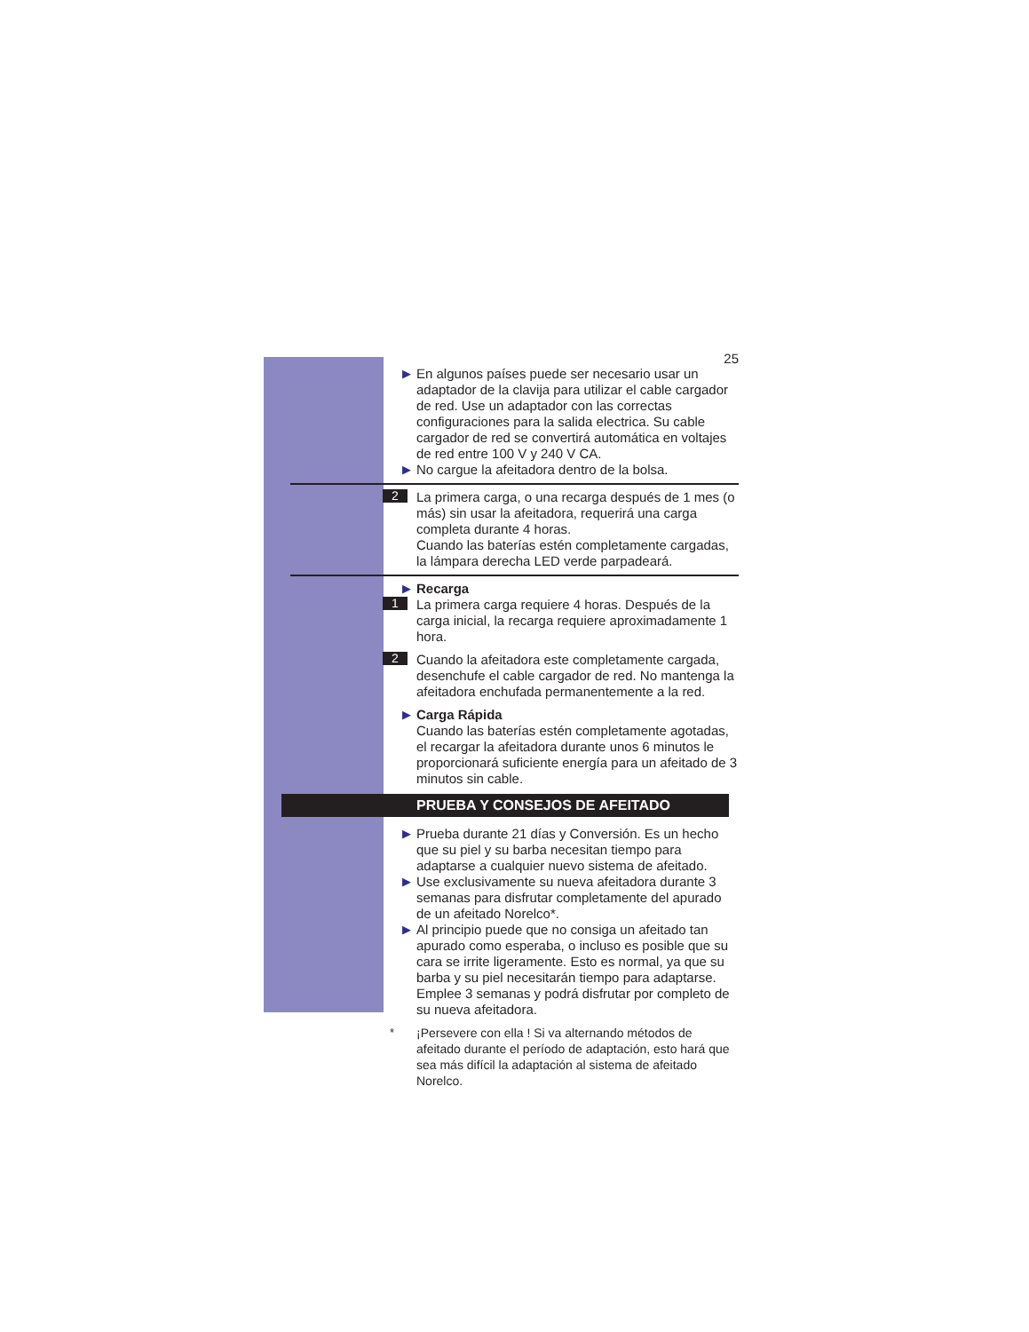25
▶
En algunos países puede ser necesario usar un adaptador de la clavija para utilizar el cable cargador de red. Use un adaptador con las correctas configuraciones para la salida electrica. Su cable cargador de red se convertirá automática en voltajes de red entre 100 V y 240 V CA.
▶
No cargue la afeitadora dentro de la bolsa.
2
La primera carga, o una recarga después de 1 mes (o más) sin usar la afeitadora, requerirá una carga completa durante 4 horas.
Cuando las baterías estén completamente cargadas, la lámpara derecha LED verde parpadeará.
▶
Recarga
1
La primera carga requiere 4 horas. Después de la carga inicial, la recarga requiere aproximadamente 1 hora.
2
Cuando la afeitadora este completamente cargada, desenchufe el cable cargador de red. No mantenga la afeitadora enchufada permanentemente a la red.
▶
Carga Rápida
Cuando las baterías estén completamente agotadas, el recargar la afeitadora durante unos 6 minutos le proporcionará suficiente energía para un afeitado de 3 minutos sin cable.
PRUEBA Y CONSEJOS DE AFEITADO
▶
Prueba durante 21 días y Conversión. Es un hecho que su piel y su barba necesitan tiempo para adaptarse a cualquier nuevo sistema de afeitado.
▶
Use exclusivamente su nueva afeitadora durante 3 semanas para disfrutar completamente del apurado de un afeitado Norelco*.
▶
Al principio puede que no consiga un afeitado tan apurado como esperaba, o incluso es posible que su cara se irrite ligeramente. Esto es normal, ya que su barba y su piel necesitarán tiempo para adaptarse. Emplee 3 semanas y podrá disfrutar por completo de su nueva afeitadora.
*
¡Persevere con ella ! Si va alternando métodos de afeitado durante el período de adaptación, esto hará que sea más difícil la adaptación al sistema de afeitado Norelco.